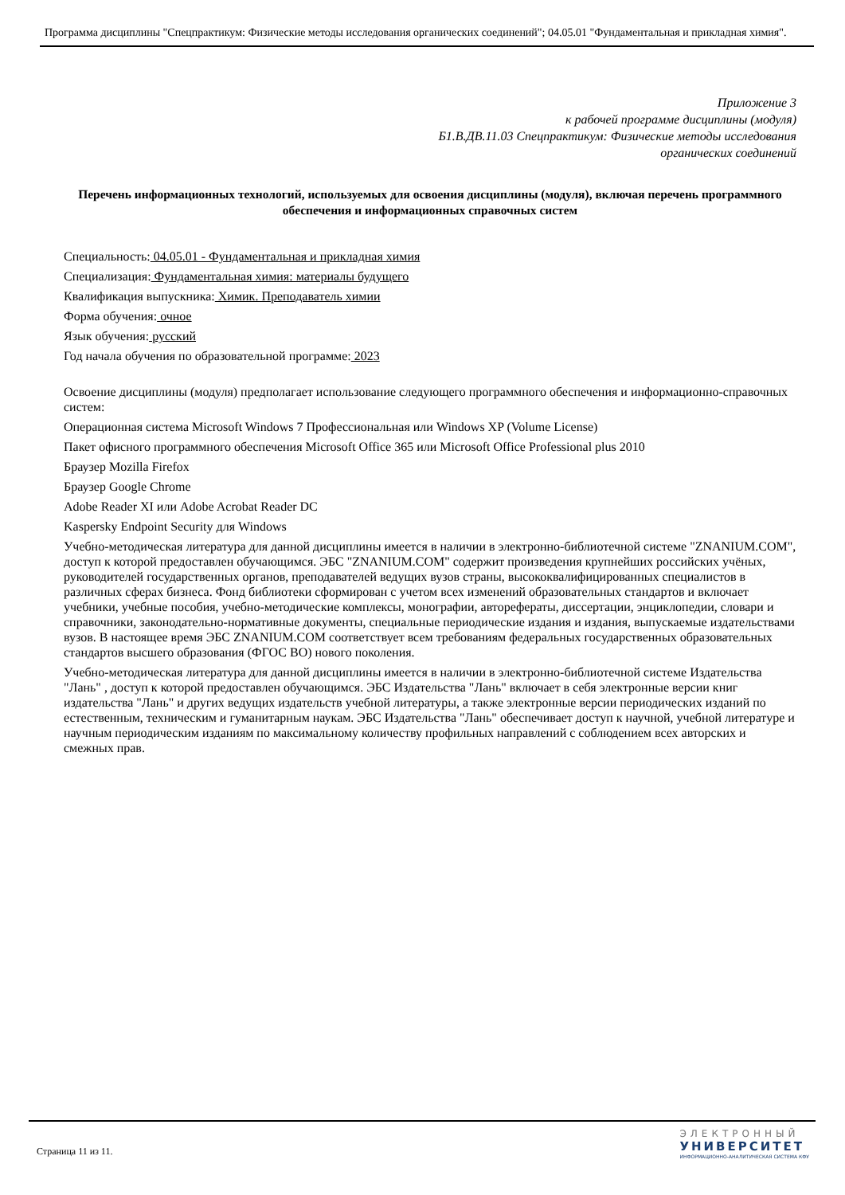Программа дисциплины "Спецпрактикум: Физические методы исследования органических соединений"; 04.05.01 "Фундаментальная и прикладная химия".
Приложение 3
к рабочей программе дисциплины (модуля)
Б1.В.ДВ.11.03 Спецпрактикум: Физические методы исследования
органических соединений
Перечень информационных технологий, используемых для освоения дисциплины (модуля), включая перечень программного обеспечения и информационных справочных систем
Специальность: 04.05.01 - Фундаментальная и прикладная химия
Специализация: Фундаментальная химия: материалы будущего
Квалификация выпускника: Химик. Преподаватель химии
Форма обучения: очное
Язык обучения: русский
Год начала обучения по образовательной программе: 2023
Освоение дисциплины (модуля) предполагает использование следующего программного обеспечения и информационно-справочных систем:
Операционная система Microsoft Windows 7 Профессиональная или Windows XP (Volume License)
Пакет офисного программного обеспечения Microsoft Office 365 или Microsoft Office Professional plus 2010
Браузер Mozilla Firefox
Браузер Google Chrome
Adobe Reader XI или Adobe Acrobat Reader DC
Kaspersky Endpoint Security для Windows
Учебно-методическая литература для данной дисциплины имеется в наличии в электронно-библиотечной системе "ZNANIUM.COM", доступ к которой предоставлен обучающимся. ЭБС "ZNANIUM.COM" содержит произведения крупнейших российских учёных, руководителей государственных органов, преподавателей ведущих вузов страны, высококвалифицированных специалистов в различных сферах бизнеса. Фонд библиотеки сформирован с учетом всех изменений образовательных стандартов и включает учебники, учебные пособия, учебно-методические комплексы, монографии, авторефераты, диссертации, энциклопедии, словари и справочники, законодательно-нормативные документы, специальные периодические издания и издания, выпускаемые издательствами вузов. В настоящее время ЭБС ZNANIUM.COM соответствует всем требованиям федеральных государственных образовательных стандартов высшего образования (ФГОС ВО) нового поколения.
Учебно-методическая литература для данной дисциплины имеется в наличии в электронно-библиотечной системе Издательства "Лань" , доступ к которой предоставлен обучающимся. ЭБС Издательства "Лань" включает в себя электронные версии книг издательства "Лань" и других ведущих издательств учебной литературы, а также электронные версии периодических изданий по естественным, техническим и гуманитарным наукам. ЭБС Издательства "Лань" обеспечивает доступ к научной, учебной литературе и научным периодическим изданиям по максимальному количеству профильных направлений с соблюдением всех авторских и смежных прав.
Страница 11 из 11.
ЭЛЕКТРОННЫЙ
УНИВЕРСИТЕТ
ИНФОРМАЦИОННО-АНАЛИТИЧЕСКАЯ СИСТЕМА КФУ